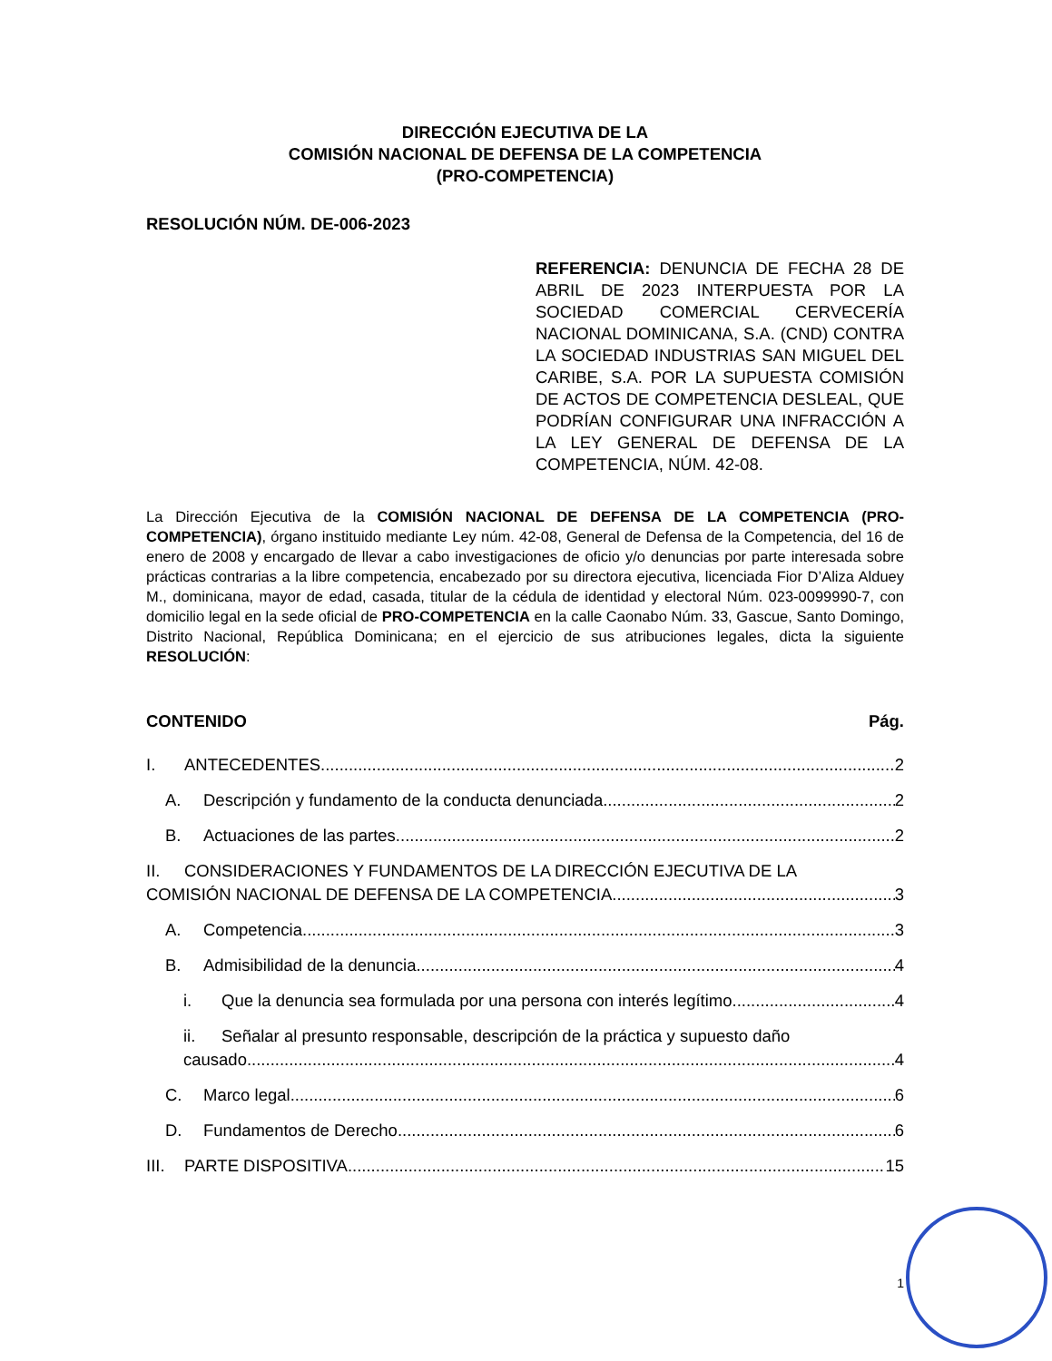DIRECCIÓN EJECUTIVA DE LA
COMISIÓN NACIONAL DE DEFENSA DE LA COMPETENCIA
(PRO-COMPETENCIA)
RESOLUCIÓN NÚM. DE-006-2023
REFERENCIA: DENUNCIA DE FECHA 28 DE ABRIL DE 2023 INTERPUESTA POR LA SOCIEDAD COMERCIAL CERVECERÍA NACIONAL DOMINICANA, S.A. (CND) CONTRA LA SOCIEDAD INDUSTRIAS SAN MIGUEL DEL CARIBE, S.A. POR LA SUPUESTA COMISIÓN DE ACTOS DE COMPETENCIA DESLEAL, QUE PODRÍAN CONFIGURAR UNA INFRACCIÓN A LA LEY GENERAL DE DEFENSA DE LA COMPETENCIA, NÚM. 42-08.
La Dirección Ejecutiva de la COMISIÓN NACIONAL DE DEFENSA DE LA COMPETENCIA (PRO-COMPETENCIA), órgano instituido mediante Ley núm. 42-08, General de Defensa de la Competencia, del 16 de enero de 2008 y encargado de llevar a cabo investigaciones de oficio y/o denuncias por parte interesada sobre prácticas contrarias a la libre competencia, encabezado por su directora ejecutiva, licenciada Fior D’Aliza Alduey M., dominicana, mayor de edad, casada, titular de la cédula de identidad y electoral Núm. 023-0099990-7, con domicilio legal en la sede oficial de PRO-COMPETENCIA en la calle Caonabo Núm. 33, Gascue, Santo Domingo, Distrito Nacional, República Dominicana; en el ejercicio de sus atribuciones legales, dicta la siguiente RESOLUCIÓN:
CONTENIDO Pág.
I. ANTECEDENTES 2
A. Descripción y fundamento de la conducta denunciada 2
B. Actuaciones de las partes 2
II. CONSIDERACIONES Y FUNDAMENTOS DE LA DIRECCIÓN EJECUTIVA DE LA
COMISIÓN NACIONAL DE DEFENSA DE LA COMPETENCIA 3
A. Competencia 3
B. Admisibilidad de la denuncia 4
i. Que la denuncia sea formulada por una persona con interés legítimo 4
ii. Señalar al presunto responsable, descripción de la práctica y supuesto daño
causado 4
C. Marco legal 6
D. Fundamentos de Derecho 6
III. PARTE DISPOSITIVA 15
1